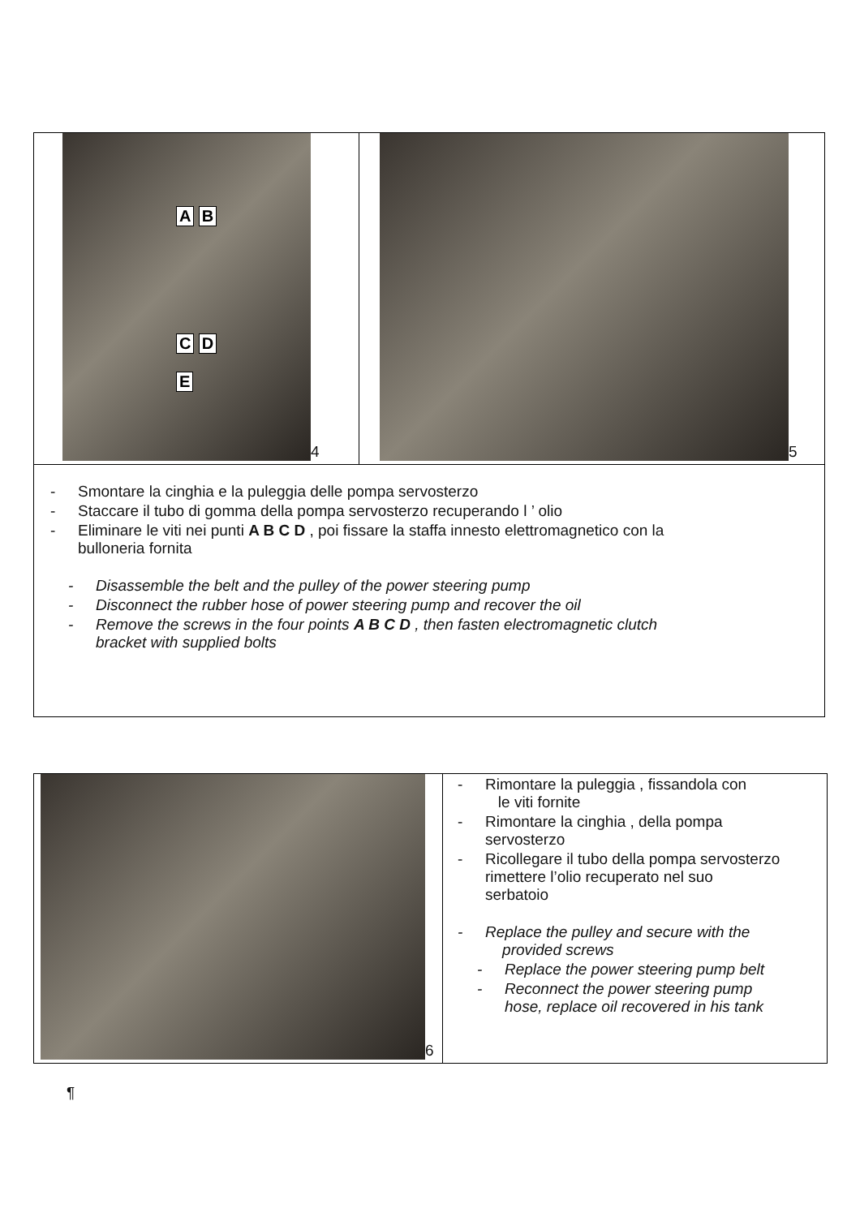| A B C D E 4 | 5 |
| - Smontare la cinghia e la puleggia delle pompa servosterzo - Staccare il tubo di gomma della pompa servosterzo recuperando l ’ olio - Eliminare le viti nei punti A B C D , poi fissare la staffa innesto elettromagnetico con la bulloneria fornita - Disassemble the belt and the pulley of the power steering pump - Disconnect the rubber hose of power steering pump and recover the oil - Remove the screws in the four points A B C D , then fasten electromagnetic clutch bracket with supplied bolts | |
| 6 | - Rimontare la puleggia , fissandola con le viti fornite - Rimontare la cinghia , della pompa servosterzo - Ricollegare il tubo della pompa servosterzo rimettere l’olio recuperato nel suo serbatoio - Replace the pulley and secure with the provided screws - Replace the power steering pump belt - Reconnect the power steering pump hose, replace oil recovered in his tank |
¶